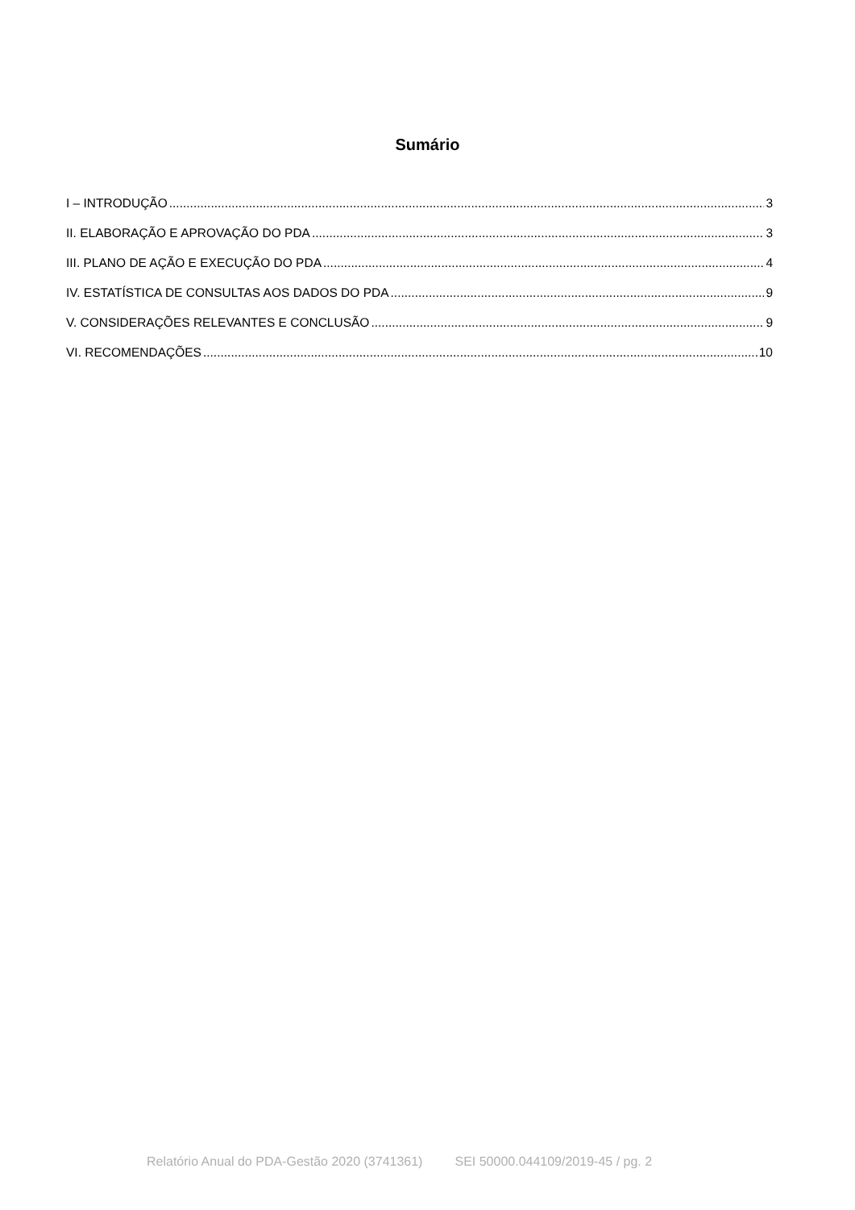Sumário
I – INTRODUÇÃO 3
II. ELABORAÇÃO E APROVAÇÃO DO PDA 3
III. PLANO DE AÇÃO E EXECUÇÃO DO PDA 4
IV. ESTATÍSTICA DE CONSULTAS AOS DADOS DO PDA 9
V. CONSIDERAÇÕES RELEVANTES E CONCLUSÃO 9
VI. RECOMENDAÇÕES 10
Relatório Anual do PDA-Gestão 2020 (3741361) SEI 50000.044109/2019-45 / pg. 2